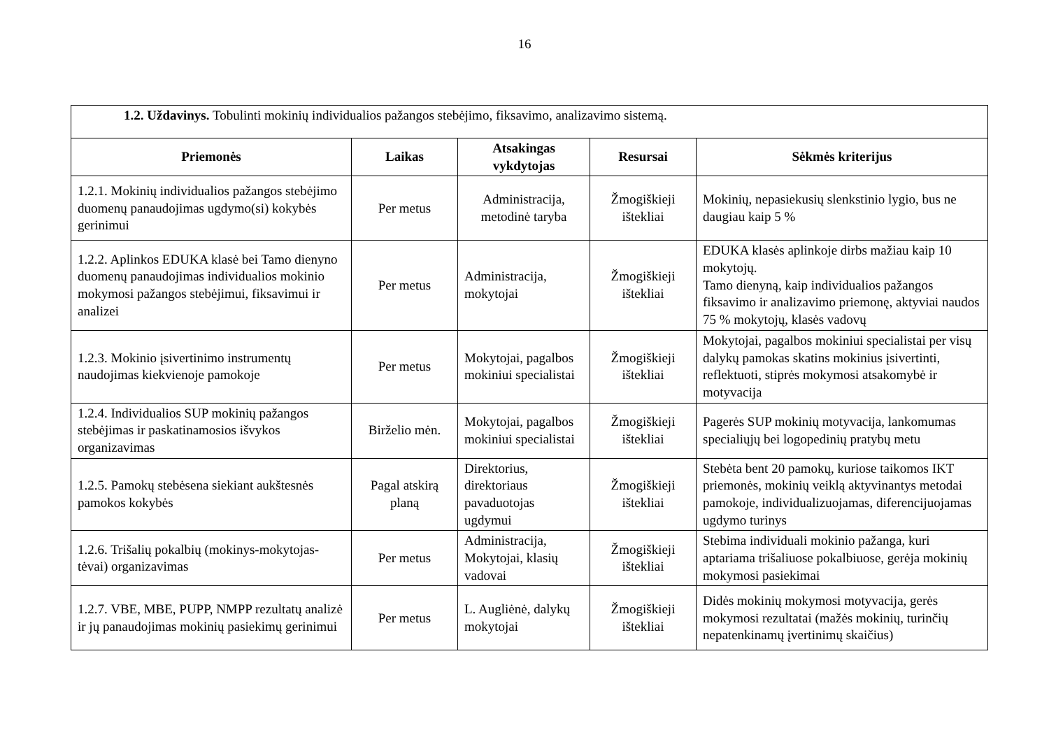16
| 1.2. Uždavinys. Tobulinti mokinių individualios pažangos stebėjimo, fiksavimo, analizavimo sistemą. | | | | |
| Priemonės | Laikas | Atsakingas vykdytojas | Resursai | Sėkmės kriterijus |
| 1.2.1. Mokinių individualios pažangos stebėjimo duomenų panaudojimas ugdymo(si) kokybės gerinimui | Per metus | Administracija, metodinė taryba | Žmogiškieji ištekliai | Mokinių, nepasiekusių slenkstinio lygio, bus ne daugiau kaip 5 % |
| 1.2.2. Aplinkos EDUKA klasė bei Tamo dienyno duomenų panaudojimas individualios mokinio mokymosi pažangos stebėjimui, fiksavimui ir analizei | Per metus | Administracija, mokytojai | Žmogiškieji ištekliai | EDUKA klasės aplinkoje dirbs mažiau kaip 10 mokytojų. Tamo dienyną, kaip individualios pažangos fiksavimo ir analizavimo priemonę, aktyviai naudos 75 % mokytojų, klasės vadovų |
| 1.2.3. Mokinio įsivertinimo instrumentų naudojimas kiekvienoje pamokoje | Per metus | Mokytojai, pagalbos mokiniui specialistai | Žmogiškieji ištekliai | Mokytojai, pagalbos mokiniui specialistai per visų dalykų pamokas skatins mokinius įsivertinti, reflektuoti, stiprės mokymosi atsakomybė ir motyvacija |
| 1.2.4. Individualios SUP mokinių pažangos stebėjimas ir paskatinamosios išvykos organizavimas | Birželio mėn. | Mokytojai, pagalbos mokiniui specialistai | Žmogiškieji ištekliai | Pagerės SUP mokinių motyvacija, lankomumas specialiųjų bei logopedinių pratybų metu |
| 1.2.5. Pamokų stebėsena siekiant aukštesnės pamokos kokybės | Pagal atskirą planą | Direktorius, direktoriaus pavaduotojas ugdymui | Žmogiškieji ištekliai | Stebėta bent 20 pamokų, kuriose taikomos IKT priemonės, mokinių veiklą aktyvinantys metodai pamokoje, individualizuojamas, diferencijuojamas ugdymo turinys |
| 1.2.6. Trišalių pokalbių (mokinys-mokytojas-tėvai) organizavimas | Per metus | Administracija, Mokytojai, klasių vadovai | Žmogiškieji ištekliai | Stebima individuali mokinio pažanga, kuri aptariama trišaliuose pokalbiuose, gerėja mokinių mokymosi pasiekimai |
| 1.2.7. VBE, MBE, PUPP, NMPP rezultatų analizė ir jų panaudojimas mokinių pasiekimų gerinimui | Per metus | L. Augliėnė, dalykų mokytojai | Žmogiškieji ištekliai | Didės mokinių mokymosi motyvacija, gerės mokymosi rezultatai (mažės mokinių, turinčių nepatenkinamų įvertinimų skaičius) |